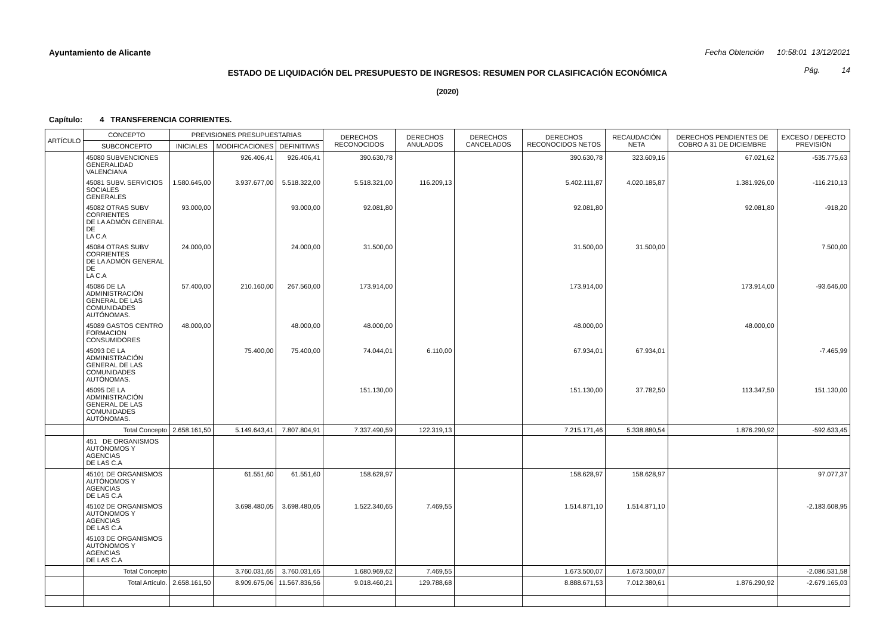Ayuntamiento de Alicante Fecha Obtención 10:58:01 13/12/2021
ESTADO DE LIQUIDACIÓN DEL PRESUPUESTO DE INGRESOS: RESUMEN POR CLASIFICACIÓN ECONÓMICA
Pág. 14
(2020)
Capítulo: 4 TRANSFERENCIA CORRIENTES.
| ARTÍCULO | CONCEPTO | PREVISIONES PRESUPUESTARIAS | | | DERECHOS RECONOCIDOS | DERECHOS ANULADOS | DERECHOS CANCELADOS | DERECHOS RECONOCIDOS NETOS | RECAUDACIÓN NETA | DERECHOS PENDIENTES DE COBRO A 31 DE DICIEMBRE | EXCESO / DEFECTO PREVISIÓN |
| --- | --- | --- | --- | --- | --- | --- | --- | --- | --- | --- | --- |
| | SUBCONCEPTO | INICIALES | MODIFICACIONES | DEFINITIVAS | | | | | | | |
| | 45080 SUBVENCIONES GENERALIDAD VALENCIANA | | 926.406,41 | 926.406,41 | 390.630,78 | | | 390.630,78 | 323.609,16 | 67.021,62 | -535.775,63 |
| | 45081 SUBV. SERVICIOS SOCIALES GENERALES | 1.580.645,00 | 3.937.677,00 | 5.518.322,00 | 5.518.321,00 | 116.209,13 | | 5.402.111,87 | 4.020.185,87 | 1.381.926,00 | -116.210,13 |
| | 45082 OTRAS SUBV CORRIENTES DE LA ADMÓN GENERAL DE LA C.A | 93.000,00 | | 93.000,00 | 92.081,80 | | | 92.081,80 | | 92.081,80 | -918,20 |
| | 45084 OTRAS SUBV CORRIENTES DE LA ADMÓN GENERAL DE LA C.A | 24.000,00 | | 24.000,00 | 31.500,00 | | | 31.500,00 | 31.500,00 | | 7.500,00 |
| | 45086 DE LA ADMINISTRACIÓN GENERAL DE LAS COMUNIDADES AUTÓNOMAS. | 57.400,00 | 210.160,00 | 267.560,00 | 173.914,00 | | | 173.914,00 | | 173.914,00 | -93.646,00 |
| | 45089 GASTOS CENTRO FORMACION CONSUMIDORES | 48.000,00 | | 48.000,00 | 48.000,00 | | | 48.000,00 | | 48.000,00 | |
| | 45093 DE LA ADMINISTRACIÓN GENERAL DE LAS COMUNIDADES AUTÓNOMAS. | | 75.400,00 | 75.400,00 | 74.044,01 | 6.110,00 | | 67.934,01 | 67.934,01 | | -7.465,99 |
| | 45095 DE LA ADMINISTRACIÓN GENERAL DE LAS COMUNIDADES AUTÓNOMAS. | | | | 151.130,00 | | | 151.130,00 | 37.782,50 | 113.347,50 | 151.130,00 |
| | Total Concepto | 2.658.161,50 | 5.149.643,41 | 7.807.804,91 | 7.337.490,59 | 122.319,13 | | 7.215.171,46 | 5.338.880,54 | 1.876.290,92 | -592.633,45 |
| | 451 DE ORGANISMOS AUTÓNOMOS Y AGENCIAS DE LAS C.A | | | | | | | | | | |
| | 45101 DE ORGANISMOS AUTÓNOMOS Y AGENCIAS DE LAS C.A | | 61.551,60 | 61.551,60 | 158.628,97 | | | 158.628,97 | 158.628,97 | | 97.077,37 |
| | 45102 DE ORGANISMOS AUTÓNOMOS Y AGENCIAS DE LAS C.A | | 3.698.480,05 | 3.698.480,05 | 1.522.340,65 | 7.469,55 | | 1.514.871,10 | 1.514.871,10 | | -2.183.608,95 |
| | 45103 DE ORGANISMOS AUTÓNOMOS Y AGENCIAS DE LAS C.A | | | | | | | | | | |
| | Total Concepto | | 3.760.031,65 | 3.760.031,65 | 1.680.969,62 | 7.469,55 | | 1.673.500,07 | 1.673.500,07 | | -2.086.531,58 |
| | Total Artículo. | 2.658.161,50 | 8.909.675,06 | 11.567.836,56 | 9.018.460,21 | 129.788,68 | | 8.888.671,53 | 7.012.380,61 | 1.876.290,92 | -2.679.165,03 |